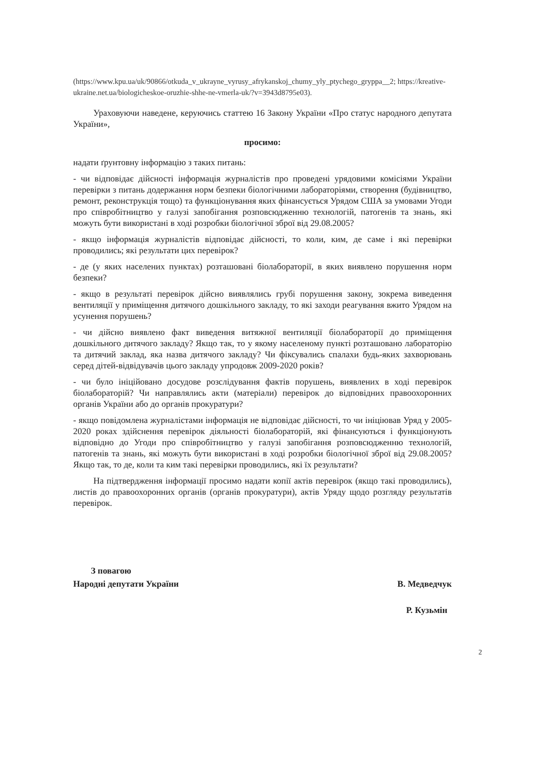(https://www.kpu.ua/uk/90866/otkuda_v_ukrayne_vyrusy_afrykanskoj_chumy_yly_ptychego_gryppa__2; https://kreative-ukraine.net.ua/biologicheskoe-oruzhie-shhe-ne-vmerla-uk/?v=3943d8795e03).
Ураховуючи наведене, керуючись статтею 16 Закону України «Про статус народного депутата України»,
просимо:
надати ґрунтовну інформацію з таких питань:
- чи відповідає дійсності інформація журналістів про проведені урядовими комісіями України перевірки з питань додержання норм безпеки біологічними лабораторіями, створення (будівництво, ремонт, реконструкція тощо) та функціонування яких фінансується Урядом США за умовами Угоди про співробітництво у галузі запобігання розповсюдженню технологій, патогенів та знань, які можуть бути використані в ході розробки біологічної зброї від 29.08.2005?
- якщо інформація журналістів відповідає дійсності, то коли, ким, де саме і які перевірки проводились; які результати цих перевірок?
- де (у яких населених пунктах) розташовані біолабораторії, в яких виявлено порушення норм безпеки?
- якщо в результаті перевірок дійсно виявлялись грубі порушення закону, зокрема виведення вентиляції у приміщення дитячого дошкільного закладу, то які заходи реагування вжито Урядом на усунення порушень?
- чи дійсно виявлено факт виведення витяжної вентиляції біолабораторії до приміщення дошкільного дитячого закладу? Якщо так, то у якому населеному пункті розташовано лабораторію та дитячий заклад, яка назва дитячого закладу? Чи фіксувались спалахи будь-яких захворювань серед дітей-відвідувачів цього закладу упродовж 2009-2020 років?
- чи було ініційовано досудове розслідування фактів порушень, виявлених в ході перевірок біолабораторій? Чи направлялись акти (матеріали) перевірок до відповідних правоохоронних органів України або до органів прокуратури?
- якщо повідомлена журналістами інформація не відповідає дійсності, то чи ініціював Уряд у 2005-2020 роках здійснення перевірок діяльності біолабораторій, які фінансуються і функціонують відповідно до Угоди про співробітництво у галузі запобігання розповсюдженню технологій, патогенів та знань, які можуть бути використані в ході розробки біологічної зброї від 29.08.2005? Якщо так, то де, коли та ким такі перевірки проводились, які їх результати?
На підтвердження інформації просимо надати копії актів перевірок (якщо такі проводились), листів до правоохоронних органів (органів прокуратури), актів Уряду щодо розгляду результатів перевірок.
З повагою
Народні депутати України
В. Медведчук
Р. Кузьмін
2